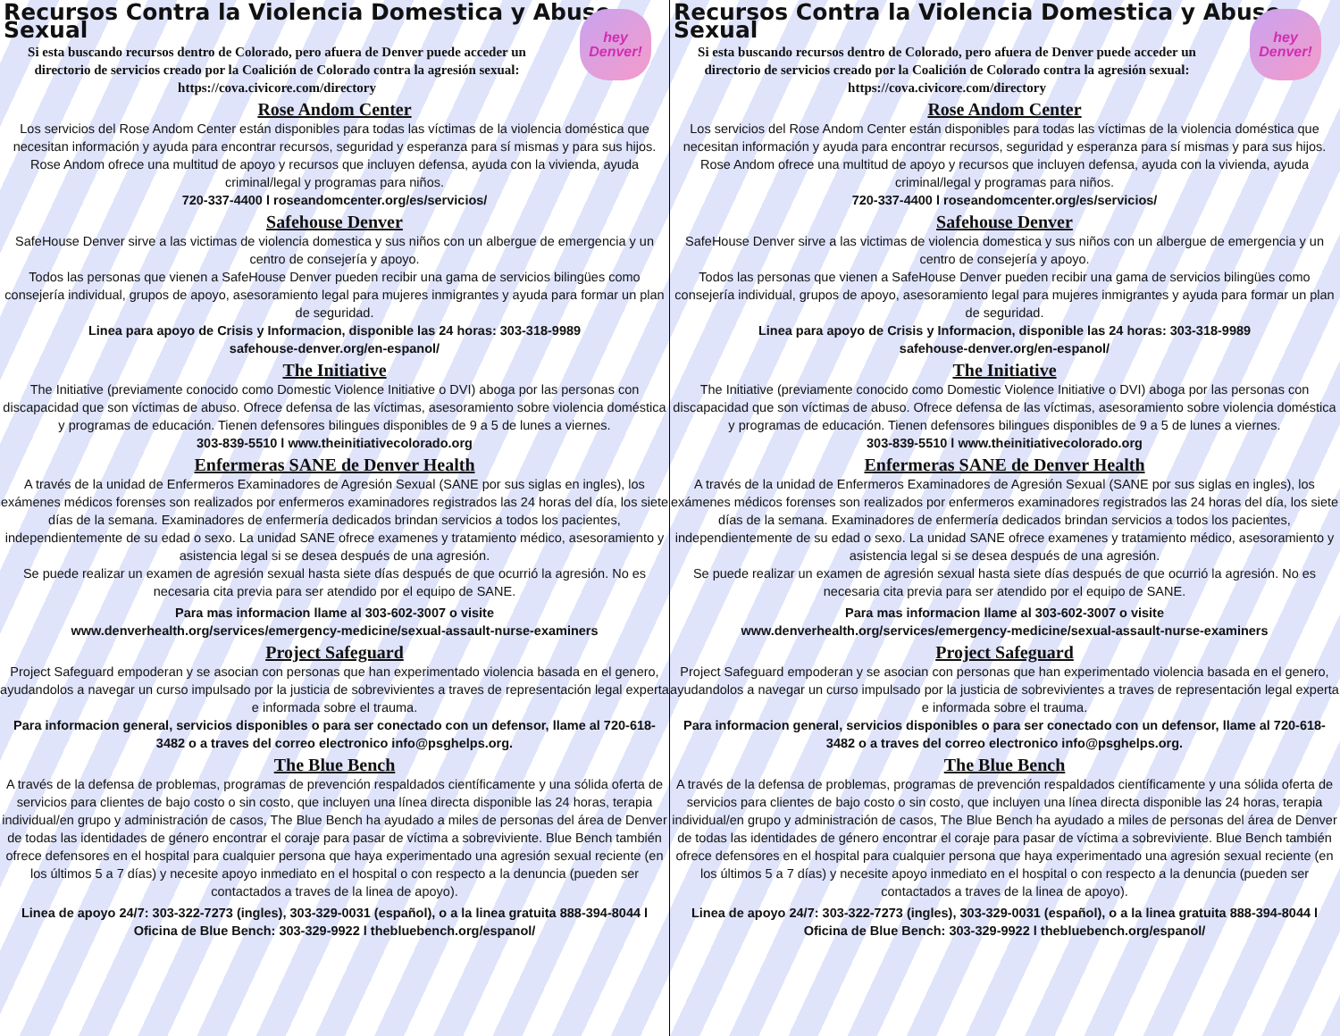hey
Denver!
Recursos Contra la Violencia Domestica y Abuso Sexual
Si esta buscando recursos dentro de Colorado, pero afuera de Denver puede acceder un directorio de servicios creado por la Coalición de Colorado contra la agresión sexual: https://cova.civicore.com/directory
Rose Andom Center
Los servicios del Rose Andom Center están disponibles para todas las víctimas de la violencia doméstica que necesitan información y ayuda para encontrar recursos, seguridad y esperanza para sí mismas y para sus hijos. Rose Andom ofrece una multitud de apoyo y recursos que incluyen defensa, ayuda con la vivienda, ayuda criminal/legal y programas para niños.
720-337-4400 l roseandomcenter.org/es/servicios/
Safehouse Denver
SafeHouse Denver sirve a las victimas de violencia domestica y sus niños con un albergue de emergencia y un centro de consejería y apoyo.
Todos las personas que vienen a SafeHouse Denver pueden recibir una gama de servicios bilingües como consejería individual, grupos de apoyo, asesoramiento legal para mujeres inmigrantes y ayuda para formar un plan de seguridad.
Linea para apoyo de Crisis y Informacion, disponible las 24 horas: 303-318-9989
safehouse-denver.org/en-espanol/
The Initiative
The Initiative (previamente conocido como Domestic Violence Initiative o DVI) aboga por las personas con discapacidad que son víctimas de abuso. Ofrece defensa de las víctimas, asesoramiento sobre violencia doméstica y programas de educación. Tienen defensores bilingues disponibles de 9 a 5 de lunes a viernes.
303-839-5510 l www.theinitiativecolorado.org
Enfermeras SANE de Denver Health
A través de la unidad de Enfermeros Examinadores de Agresión Sexual (SANE por sus siglas en ingles), los exámenes médicos forenses son realizados por enfermeros examinadores registrados las 24 horas del día, los siete días de la semana. Examinadores de enfermería dedicados brindan servicios a todos los pacientes, independientemente de su edad o sexo. La unidad SANE ofrece examenes y tratamiento médico, asesoramiento y asistencia legal si se desea después de una agresión.
Se puede realizar un examen de agresión sexual hasta siete días después de que ocurrió la agresión. No es necesaria cita previa para ser atendido por el equipo de SANE.
Para mas informacion llame al 303-602-3007 o visite
www.denverhealth.org/services/emergency-medicine/sexual-assault-nurse-examiners
Project Safeguard
Project Safeguard empoderan y se asocian con personas que han experimentado violencia basada en el genero, ayudandolos a navegar un curso impulsado por la justicia de sobrevivientes a traves de representación legal experta e informada sobre el trauma.
Para informacion general, servicios disponibles o para ser conectado con un defensor, llame al 720-618-3482 o a traves del correo electronico info@psghelps.org.
The Blue Bench
A través de la defensa de problemas, programas de prevención respaldados científicamente y una sólida oferta de servicios para clientes de bajo costo o sin costo, que incluyen una línea directa disponible las 24 horas, terapia individual/en grupo y administración de casos, The Blue Bench ha ayudado a miles de personas del área de Denver de todas las identidades de género encontrar el coraje para pasar de víctima a sobreviviente. Blue Bench también ofrece defensores en el hospital para cualquier persona que haya experimentado una agresión sexual reciente (en los últimos 5 a 7 días) y necesite apoyo inmediato en el hospital o con respecto a la denuncia (pueden ser contactados a traves de la linea de apoyo).
Linea de apoyo 24/7: 303-322-7273 (ingles), 303-329-0031 (español), o a la linea gratuita 888-394-8044 l Oficina de Blue Bench: 303-329-9922 l thebluebench.org/espanol/
hey
Denver!
Recursos Contra la Violencia Domestica y Abuso Sexual
Si esta buscando recursos dentro de Colorado, pero afuera de Denver puede acceder un directorio de servicios creado por la Coalición de Colorado contra la agresión sexual: https://cova.civicore.com/directory
Rose Andom Center
Los servicios del Rose Andom Center están disponibles para todas las víctimas de la violencia doméstica que necesitan información y ayuda para encontrar recursos, seguridad y esperanza para sí mismas y para sus hijos. Rose Andom ofrece una multitud de apoyo y recursos que incluyen defensa, ayuda con la vivienda, ayuda criminal/legal y programas para niños.
720-337-4400 l roseandomcenter.org/es/servicios/
Safehouse Denver
SafeHouse Denver sirve a las victimas de violencia domestica y sus niños con un albergue de emergencia y un centro de consejería y apoyo.
Todos las personas que vienen a SafeHouse Denver pueden recibir una gama de servicios bilingües como consejería individual, grupos de apoyo, asesoramiento legal para mujeres inmigrantes y ayuda para formar un plan de seguridad.
Linea para apoyo de Crisis y Informacion, disponible las 24 horas: 303-318-9989
safehouse-denver.org/en-espanol/
The Initiative
The Initiative (previamente conocido como Domestic Violence Initiative o DVI) aboga por las personas con discapacidad que son víctimas de abuso. Ofrece defensa de las víctimas, asesoramiento sobre violencia doméstica y programas de educación. Tienen defensores bilingues disponibles de 9 a 5 de lunes a viernes.
303-839-5510 l www.theinitiativecolorado.org
Enfermeras SANE de Denver Health
A través de la unidad de Enfermeros Examinadores de Agresión Sexual (SANE por sus siglas en ingles), los exámenes médicos forenses son realizados por enfermeros examinadores registrados las 24 horas del día, los siete días de la semana. Examinadores de enfermería dedicados brindan servicios a todos los pacientes, independientemente de su edad o sexo. La unidad SANE ofrece examenes y tratamiento médico, asesoramiento y asistencia legal si se desea después de una agresión.
Se puede realizar un examen de agresión sexual hasta siete días después de que ocurrió la agresión. No es necesaria cita previa para ser atendido por el equipo de SANE.
Para mas informacion llame al 303-602-3007 o visite
www.denverhealth.org/services/emergency-medicine/sexual-assault-nurse-examiners
Project Safeguard
Project Safeguard empoderan y se asocian con personas que han experimentado violencia basada en el genero, ayudandolos a navegar un curso impulsado por la justicia de sobrevivientes a traves de representación legal experta e informada sobre el trauma.
Para informacion general, servicios disponibles o para ser conectado con un defensor, llame al 720-618-3482 o a traves del correo electronico info@psghelps.org.
The Blue Bench
A través de la defensa de problemas, programas de prevención respaldados científicamente y una sólida oferta de servicios para clientes de bajo costo o sin costo, que incluyen una línea directa disponible las 24 horas, terapia individual/en grupo y administración de casos, The Blue Bench ha ayudado a miles de personas del área de Denver de todas las identidades de género encontrar el coraje para pasar de víctima a sobreviviente. Blue Bench también ofrece defensores en el hospital para cualquier persona que haya experimentado una agresión sexual reciente (en los últimos 5 a 7 días) y necesite apoyo inmediato en el hospital o con respecto a la denuncia (pueden ser contactados a traves de la linea de apoyo).
Linea de apoyo 24/7: 303-322-7273 (ingles), 303-329-0031 (español), o a la linea gratuita 888-394-8044 l Oficina de Blue Bench: 303-329-9922 l thebluebench.org/espanol/